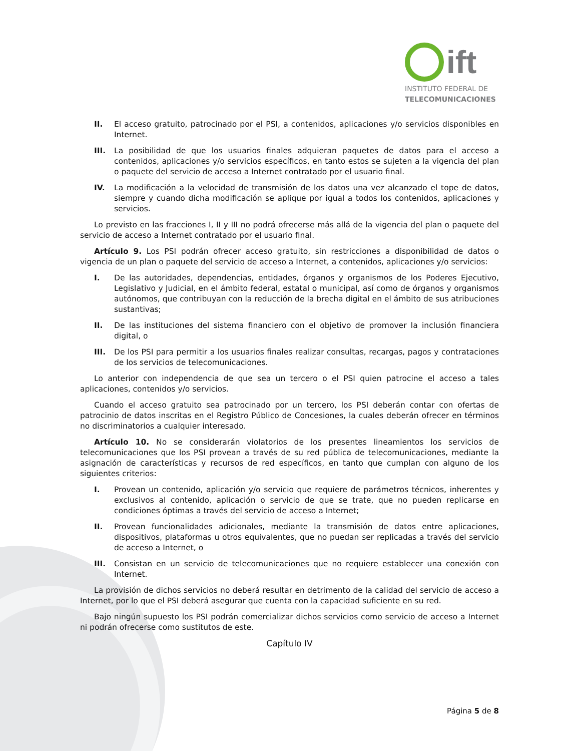ift
INSTITUTO FEDERAL DE
TELECOMUNICACIONES
II. El acceso gratuito, patrocinado por el PSI, a contenidos, aplicaciones y/o servicios disponibles en Internet.
III. La posibilidad de que los usuarios finales adquieran paquetes de datos para el acceso a contenidos, aplicaciones y/o servicios específicos, en tanto estos se sujeten a la vigencia del plan o paquete del servicio de acceso a Internet contratado por el usuario final.
IV. La modificación a la velocidad de transmisión de los datos una vez alcanzado el tope de datos, siempre y cuando dicha modificación se aplique por igual a todos los contenidos, aplicaciones y servicios.
Lo previsto en las fracciones I, II y III no podrá ofrecerse más allá de la vigencia del plan o paquete del servicio de acceso a Internet contratado por el usuario final.
Artículo 9. Los PSI podrán ofrecer acceso gratuito, sin restricciones a disponibilidad de datos o vigencia de un plan o paquete del servicio de acceso a Internet, a contenidos, aplicaciones y/o servicios:
I. De las autoridades, dependencias, entidades, órganos y organismos de los Poderes Ejecutivo, Legislativo y Judicial, en el ámbito federal, estatal o municipal, así como de órganos y organismos autónomos, que contribuyan con la reducción de la brecha digital en el ámbito de sus atribuciones sustantivas;
II. De las instituciones del sistema financiero con el objetivo de promover la inclusión financiera digital, o
III. De los PSI para permitir a los usuarios finales realizar consultas, recargas, pagos y contrataciones de los servicios de telecomunicaciones.
Lo anterior con independencia de que sea un tercero o el PSI quien patrocine el acceso a tales aplicaciones, contenidos y/o servicios.
Cuando el acceso gratuito sea patrocinado por un tercero, los PSI deberán contar con ofertas de patrocinio de datos inscritas en el Registro Público de Concesiones, la cuales deberán ofrecer en términos no discriminatorios a cualquier interesado.
Artículo 10. No se considerarán violatorios de los presentes lineamientos los servicios de telecomunicaciones que los PSI provean a través de su red pública de telecomunicaciones, mediante la asignación de características y recursos de red específicos, en tanto que cumplan con alguno de los siguientes criterios:
I. Provean un contenido, aplicación y/o servicio que requiere de parámetros técnicos, inherentes y exclusivos al contenido, aplicación o servicio de que se trate, que no pueden replicarse en condiciones óptimas a través del servicio de acceso a Internet;
II. Provean funcionalidades adicionales, mediante la transmisión de datos entre aplicaciones, dispositivos, plataformas u otros equivalentes, que no puedan ser replicadas a través del servicio de acceso a Internet, o
III. Consistan en un servicio de telecomunicaciones que no requiere establecer una conexión con Internet.
La provisión de dichos servicios no deberá resultar en detrimento de la calidad del servicio de acceso a Internet, por lo que el PSI deberá asegurar que cuenta con la capacidad suficiente en su red.
Bajo ningún supuesto los PSI podrán comercializar dichos servicios como servicio de acceso a Internet ni podrán ofrecerse como sustitutos de este.
Capítulo IV
Página 5 de 8